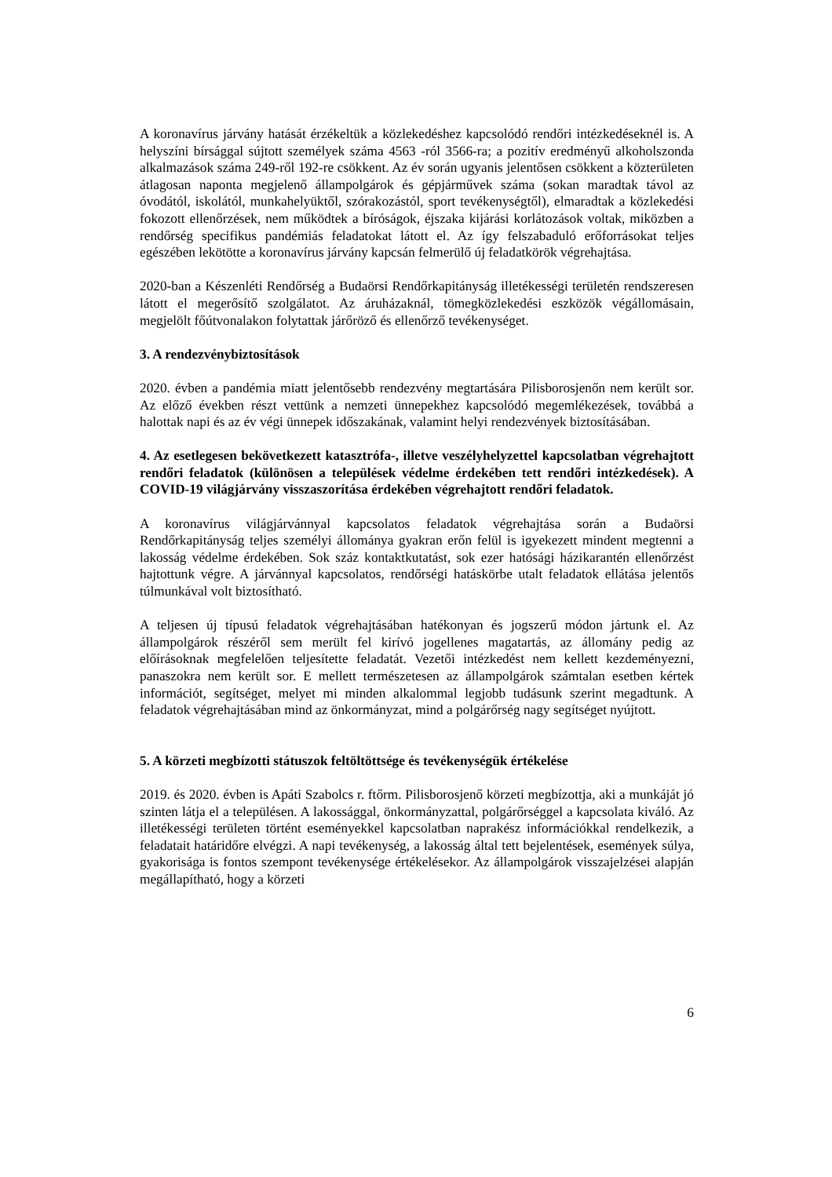A koronavírus járvány hatását érzékeltük a közlekedéshez kapcsolódó rendőri intézkedéseknél is. A helyszíni bírsággal sújtott személyek száma 4563 -ról 3566-ra; a pozitív eredményű alkoholszonda alkalmazások száma 249-ről 192-re csökkent. Az év során ugyanis jelentősen csökkent a közterületen átlagosan naponta megjelenő állampolgárok és gépjárművek száma (sokan maradtak távol az óvodától, iskolától, munkahelyüktől, szórakozástól, sport tevékenységtől), elmaradtak a közlekedési fokozott ellenőrzések, nem működtek a bíróságok, éjszaka kijárási korlátozások voltak, miközben a rendőrség specifikus pandémiás feladatokat látott el. Az így felszabaduló erőforrásokat teljes egészében lekötötte a koronavírus járvány kapcsán felmerülő új feladatkörök végrehajtása.
2020-ban a Készenléti Rendőrség a Budaörsi Rendőrkapitányság illetékességi területén rendszeresen látott el megerősítő szolgálatot. Az áruházaknál, tömegközlekedési eszközök végállomásain, megjelölt főútvonalakon folytattak járőröző és ellenőrző tevékenységet.
3. A rendezvénybiztosítások
2020. évben a pandémia miatt jelentősebb rendezvény megtartására Pilisborosjenőn nem került sor. Az előző években részt vettünk a nemzeti ünnepekhez kapcsolódó megemlékezések, továbbá a halottak napi és az év végi ünnepek időszakának, valamint helyi rendezvények biztosításában.
4. Az esetlegesen bekövetkezett katasztrófa-, illetve veszélyhelyzettel kapcsolatban végrehajtott rendőri feladatok (különösen a települések védelme érdekében tett rendőri intézkedések). A COVID-19 világjárvány visszaszorítása érdekében végrehajtott rendőri feladatok.
A koronavírus világjárvánnyal kapcsolatos feladatok végrehajtása során a Budaörsi Rendőrkapitányság teljes személyi állománya gyakran erőn felül is igyekezett mindent megtenni a lakosság védelme érdekében. Sok száz kontaktkutatást, sok ezer hatósági házikarantén ellenőrzést hajtottunk végre. A járvánnyal kapcsolatos, rendőrségi hatáskörbe utalt feladatok ellátása jelentős túlmunkával volt biztosítható.
A teljesen új típusú feladatok végrehajtásában hatékonyan és jogszerű módon jártunk el. Az állampolgárok részéről sem merült fel kirívó jogellenes magatartás, az állomány pedig az előírásoknak megfelelően teljesítette feladatát. Vezetői intézkedést nem kellett kezdeményezni, panaszokra nem került sor. E mellett természetesen az állampolgárok számtalan esetben kértek információt, segítséget, melyet mi minden alkalommal legjobb tudásunk szerint megadtunk. A feladatok végrehajtásában mind az önkormányzat, mind a polgárőrség nagy segítséget nyújtott.
5. A körzeti megbízotti státuszok feltöltöttsége és tevékenységük értékelése
2019. és 2020. évben is Apáti Szabolcs r. ftőrm. Pilisborosjenő körzeti megbízottja, aki a munkáját jó szinten látja el a településen. A lakossággal, önkormányzattal, polgárőrséggel a kapcsolata kiváló. Az illetékességi területen történt eseményekkel kapcsolatban naprakész információkkal rendelkezik, a feladatait határidőre elvégzi. A napi tevékenység, a lakosság által tett bejelentések, események súlya, gyakorisága is fontos szempont tevékenysége értékelésekor. Az állampolgárok visszajelzései alapján megállapítható, hogy a körzeti
6